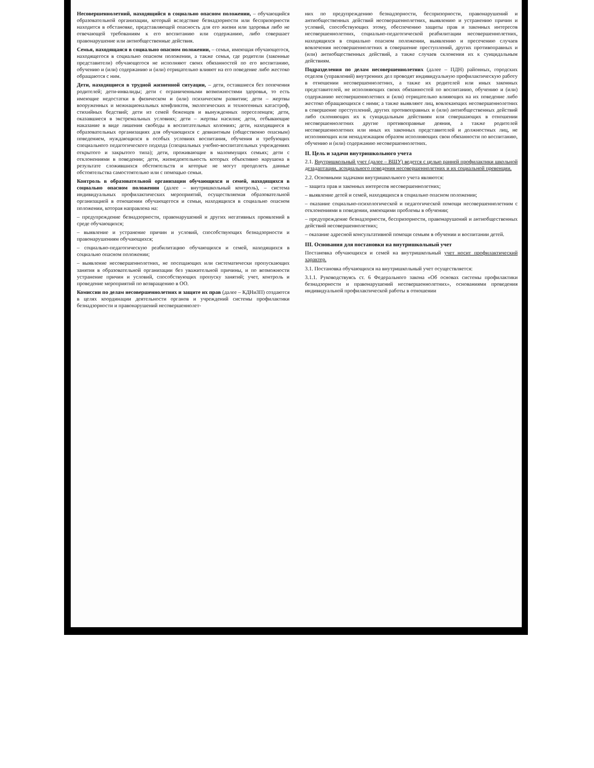Несовершеннолетний, находящийся в социально опасном положении, – обучающийся образовательной организации, который вследствие безнадзорности или беспризорности находится в обстановке, представляющей опасность для его жизни или здоровья либо не отвечающей требованиям к его воспитанию или содержанию, либо совершает правонарушение или антиобщественные действия.
Семья, находящаяся в социально опасном положении, – семья, имеющая обучающегося, находящегося в социально опасном положении, а также семья, где родители (законные представители) обучающегося не исполняют своих обязанностей по его воспитанию, обучению и (или) содержанию и (или) отрицательно влияют на его поведение либо жестоко обращаются с ним.
Дети, находящиеся в трудной жизненной ситуации, – дети, оставшиеся без попечения родителей; дети-инвалиды; дети с ограниченными возможностями здоровья, то есть имеющие недостатки в физическом и (или) психическом развитии; дети – жертвы вооруженных и межнациональных конфликтов, экологических и техногенных катастроф, стихийных бедствий; дети из семей беженцев и вынужденных переселенцев; дети, оказавшиеся в экстремальных условиях; дети – жертвы насилия; дети, отбывающие наказание в виде лишения свободы в воспитательных колониях; дети, находящиеся в образовательных организациях для обучающихся с девиантным (общественно опасным) поведением, нуждающихся в особых условиях воспитания, обучения и требующих специального педагогического подхода (специальных учебно-воспитательных учреждениях открытого и закрытого типа); дети, проживающие в малоимущих семьях; дети с отклонениями в поведении; дети, жизнедеятельность которых объективно нарушена в результате сложившихся обстоятельств и которые не могут преодолеть данные обстоятельства самостоятельно или с помощью семьи.
Контроль в образовательной организации обучающихся и семей, находящихся в социально опасном положении (далее – внутришкольный контроль), – система индивидуальных профилактических мероприятий, осуществляемая образовательной организацией в отношении обучающегося и семьи, находящихся в социально опасном положении, которая направлена на:
– предупреждение безнадзорности, правонарушений и других негативных проявлений в среде обучающихся;
– выявление и устранение причин и условий, способствующих безнадзорности и правонарушениям обучающихся;
– социально-педагогическую реабилитацию обучающихся и семей, находящихся в социально опасном положении;
– выявление несовершеннолетних, не посещающих или систематически пропускающих занятия в образовательной организации без уважительной причины, и по возможности устранение причин и условий, способствующих пропуску занятий; учет, контроль и проведение мероприятий по возвращению в ОО.
Комиссии по делам несовершеннолетних и защите их прав (далее – КДНиЗП) создаются в целях координации деятельности органов и учреждений системы профилактики безнадзорности и правонарушений несовершеннолет-
них по предупреждению безнадзорности, беспризорности, правонарушений и антиобщественных действий несовершеннолетних, выявлению и устранению причин и условий, способствующих этому, обеспечению защиты прав и законных интересов несовершеннолетних, социально-педагогической реабилитации несовершеннолетних, находящихся в социально опасном положении, выявлению и пресечению случаев вовлечения несовершеннолетних в совершение преступлений, других противоправных и (или) антиобщественных действий, а также случаев склонения их к суицидальным действиям.
Подразделения по делам несовершеннолетних (далее – ПДН) районных, городских отделов (управлений) внутренних дел проводят индивидуальную профилактическую работу в отношении несовершеннолетних, а также их родителей или иных законных представителей, не исполняющих своих обязанностей по воспитанию, обучению и (или) содержанию несовершеннолетних и (или) отрицательно влияющих на их поведение либо жестоко обращающихся с ними; а также выявляют лиц, вовлекающих несовершеннолетних в совершение преступлений, других противоправных и (или) антиобщественных действий либо склоняющих их к суицидальным действиям или совершающих в отношении несовершеннолетних другие противоправные деяния, а также родителей несовершеннолетних или иных их законных представителей и должностных лиц, не исполняющих или ненадлежащим образом исполняющих свои обязанности по воспитанию, обучению и (или) содержанию несовершеннолетних.
II. Цель и задачи внутришкольного учета
2.1. Внутришкольный учет (далее – ВШУ) ведется с целью ранней профилактики школьной дезадаптации, асоциального поведения несовершеннолетних и их социальной превенции.
2.2. Основными задачами внутришкольного учета являются:
– защита прав и законных интересов несовершеннолетних;
– выявление детей и семей, находящихся в социально опасном положении;
– оказание социально-психологической и педагогической помощи несовершеннолетним с отклонениями в поведении, имеющими проблемы в обучении;
– предупреждение безнадзорности, беспризорности, правонарушений и антиобщественных действий несовершеннолетних;
– оказание адресной консультативной помощи семьям в обучении и воспитании детей.
III. Основания для постановки на внутришкольный учет
Постановка обучающихся и семей на внутришкольный учет носит профилактический характер.
3.1. Постановка обучающихся на внутришкольный учет осуществляется:
3.1.1. Руководствуясь ст. 6 Федерального закона «Об основах системы профилактики безнадзорности и правонарушений несовершеннолетних», основаниями проведения индивидуальной профилактической работы в отношении